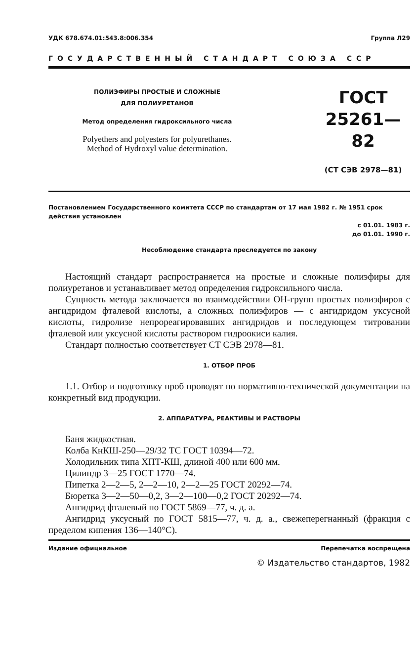УДК 678.674.01:543.8:006.354 Группа Л29
ГОСУДАРСТВЕННЫЙ СТАНДАРТ СОЮЗА ССР
ПОЛИЭФИРЫ ПРОСТЫЕ И СЛОЖНЫЕ
ДЛЯ ПОЛИУРЕТАНОВ
Метод определения гидроксильного числа
Polyethers and polyesters for polyurethanes.
Method of Hydroxyl value determination.
ГОСТ
25261—82
(СТ СЭВ 2978—81)
Постановлением Государственного комитета СССР по стандартам от 17 мая 1982 г. № 1951 срок действия установлен
с 01.01. 1983 г.
до 01.01. 1990 г.
Несоблюдение стандарта преследуется по закону
Настоящий стандарт распространяется на простые и сложные полиэфиры для полиуретанов и устанавливает метод определения гидроксильного числа.
Сущность метода заключается во взаимодействии ОН-групп простых полиэфиров с ангидридом фталевой кислоты, а сложных полиэфиров — с ангидридом уксусной кислоты, гидролизе непрореагировавших ангидридов и последующем титровании фталевой или уксусной кислоты раствором гидроокиси калия.
Стандарт полностью соответствует СТ СЭВ 2978—81.
1. ОТБОР ПРОБ
1.1. Отбор и подготовку проб проводят по нормативно-технической документации на конкретный вид продукции.
2. АППАРАТУРА, РЕАКТИВЫ И РАСТВОРЫ
Баня жидкостная.
Колба КнКШ-250—29/32 ТС ГОСТ 10394—72.
Холодильник типа ХПТ-КШ, длиной 400 или 600 мм.
Цилиндр 3—25 ГОСТ 1770—74.
Пипетка 2—2—5, 2—2—10, 2—2—25 ГОСТ 20292—74.
Бюретка 3—2—50—0,2, 3—2—100—0,2 ГОСТ 20292—74.
Ангидрид фталевый по ГОСТ 5869—77, ч. д. а.
Ангидрид уксусный по ГОСТ 5815—77, ч. д. а., свежеперегнанный (фракция с пределом кипения 136—140°С).
Издание официальное Перепечатка воспрещена
© Издательство стандартов, 1982